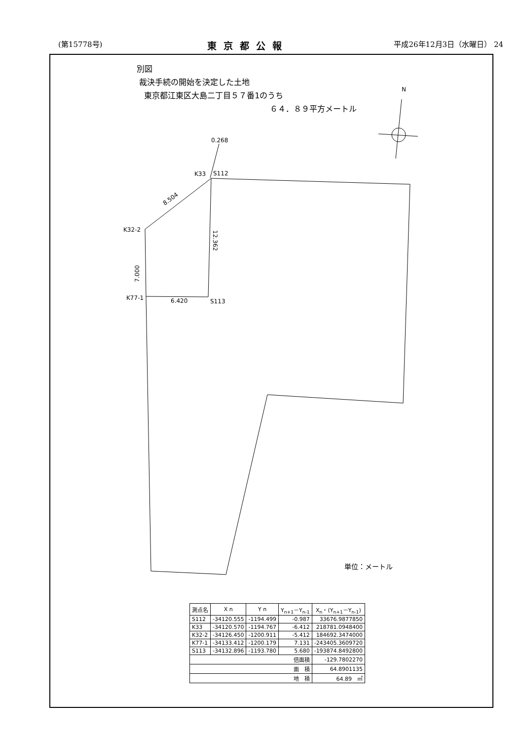(第15778号) 東京都公報 平成26年12月3日（水曜日） 24
N
0.268
K33
S112
8.504
K32-2
7.000
12.362
K77-1
6.420
S113
別図
裁決手続の開始を決定した土地
東京都江東区大島二丁目５７番1のうち
６４．８９平方メートル
単位：メートル
| 測点名 | X n | Y n | Y<sub>n+1</sub>－Y<sub>n-1</sub> | X<sub>n</sub>・(Y<sub>n+1</sub>－Y<sub>n-1</sub>) |
| --- | --- | --- | --- | --- |
| S112 | -34120.555 | -1194.499 | -0.987 | 33676.9877850 |
| K33 | -34120.570 | -1194.767 | -6.412 | 218781.0948400 |
| K32-2 | -34126.450 | -1200.911 | -5.412 | 184692.3474000 |
| K77-1 | -34133.412 | -1200.179 | 7.131 | -243405.3609720 |
| S113 | -34132.896 | -1193.780 | 5.680 | -193874.8492800 |
| 倍面積 | | | | -129.7802270 |
| 面 積 | | | | 64.8901135 |
| 地 積 | | | | 64.89 ㎡ |